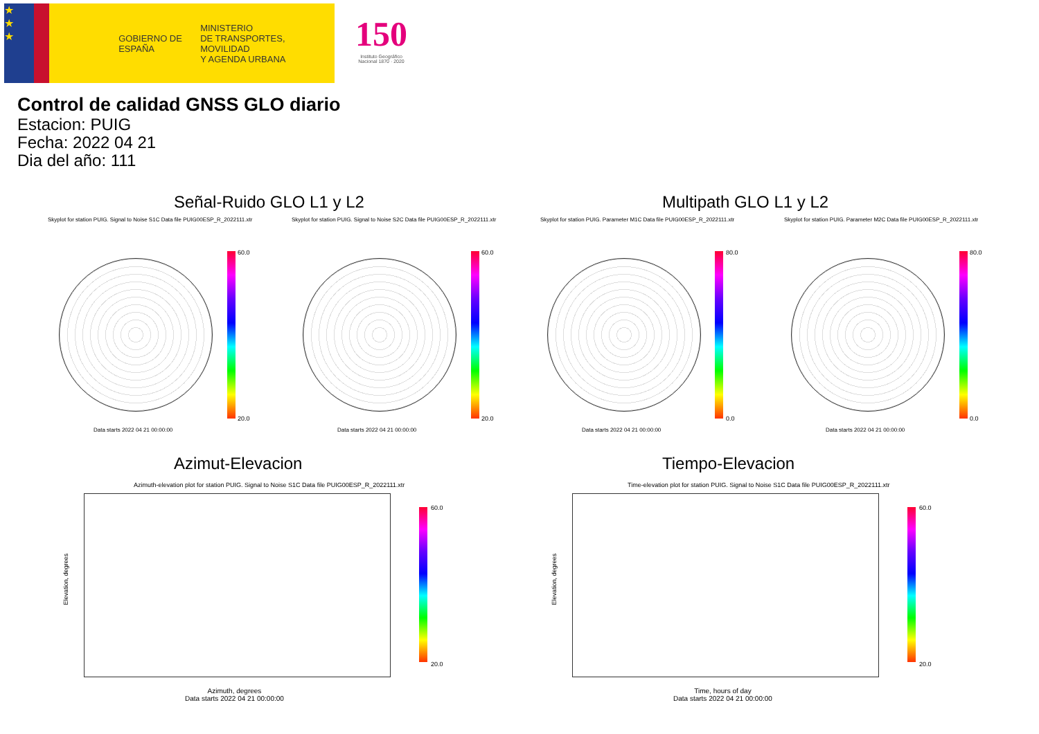★
★
★
GOBIERNO DE ESPAÑA
MINISTERIO
DE TRANSPORTES, MOVILIDAD
Y AGENDA URBANA
150
Instituto Geográfico Nacional 1870 · 2020
Control de calidad GNSS GLO diario
Estacion: PUIG
Fecha: 2022 04 21
Dia del año: 111
Señal-Ruido GLO L1 y L2 Multipath GLO L1 y L2
Skyplot for station PUIG. Signal to Noise S1C Data file PUIG00ESP_R_2022111.xtr
Skyplot for station PUIG. Signal to Noise S2C Data file PUIG00ESP_R_2022111.xtr
Skyplot for station PUIG. Parameter M1C Data file PUIG00ESP_R_2022111.xtr
Skyplot for station PUIG. Parameter M2C Data file PUIG00ESP_R_2022111.xtr
60.0
20.0
60.0
20.0
80.0
0.0
80.0
0.0
Data starts 2022 04 21 00:00:00
Data starts 2022 04 21 00:00:00
Data starts 2022 04 21 00:00:00
Data starts 2022 04 21 00:00:00
Azimut-Elevacion Tiempo-Elevacion
Azimuth-elevation plot for station PUIG. Signal to Noise S1C Data file PUIG00ESP_R_2022111.xtr
Time-elevation plot for station PUIG. Signal to Noise S1C Data file PUIG00ESP_R_2022111.xtr
60.0
20.0
60.0
20.0
Elevation, degrees
Elevation, degrees
Azimuth, degrees
Data starts 2022 04 21 00:00:00
Time, hours of day
Data starts 2022 04 21 00:00:00